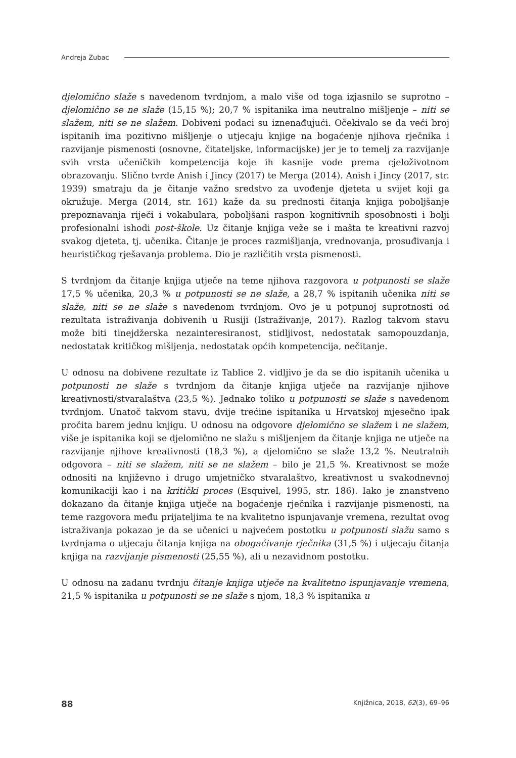Andreja Zubac
djelomično slaže s navedenom tvrdnjom, a malo više od toga izjasnilo se suprotno – djelomično se ne slaže (15,15 %); 20,7 % ispitanika ima neutralno mišljenje – niti se slažem, niti se ne slažem. Dobiveni podaci su iznenađujući. Očekivalo se da veći broj ispitanih ima pozitivno mišljenje o utjecaju knjige na bogaćenje njihova rječnika i razvijanje pismenosti (osnovne, čitateljske, informacijske) jer je to temelj za razvijanje svih vrsta učeničkih kompetencija koje ih kasnije vode prema cjeloživotnom obrazovanju. Slično tvrde Anish i Jincy (2017) te Merga (2014). Anish i Jincy (2017, str. 1939) smatraju da je čitanje važno sredstvo za uvođenje djeteta u svijet koji ga okružuje. Merga (2014, str. 161) kaže da su prednosti čitanja knjiga poboljšanje prepoznavanja riječi i vokabulara, poboljšani raspon kognitivnih sposobnosti i bolji profesionalni ishodi post-škole. Uz čitanje knjiga veže se i mašta te kreativni razvoj svakog djeteta, tj. učenika. Čitanje je proces razmišljanja, vrednovanja, prosuđivanja i heurističkog rješavanja problema. Dio je različitih vrsta pismenosti.
S tvrdnjom da čitanje knjiga utječe na teme njihova razgovora u potpunosti se slaže 17,5 % učenika, 20,3 % u potpunosti se ne slaže, a 28,7 % ispitanih učenika niti se slaže, niti se ne slaže s navedenom tvrdnjom. Ovo je u potpunoj suprotnosti od rezultata istraživanja dobivenih u Rusiji (Istraživanje, 2017). Razlog takvom stavu može biti tinejdžerska nezainteresiranost, stidljivost, nedostatak samopouzdanja, nedostatak kritičkog mišljenja, nedostatak općih kompetencija, nečitanje.
U odnosu na dobivene rezultate iz Tablice 2. vidljivo je da se dio ispitanih učenika u potpunosti ne slaže s tvrdnjom da čitanje knjiga utječe na razvijanje njihove kreativnosti/stvaralaštva (23,5 %). Jednako toliko u potpunosti se slaže s navedenom tvrdnjom. Unatoč takvom stavu, dvije trećine ispitanika u Hrvatskoj mjesečno ipak pročita barem jednu knjigu. U odnosu na odgovore djelomično se slažem i ne slažem, više je ispitanika koji se djelomično ne slažu s mišljenjem da čitanje knjiga ne utječe na razvijanje njihove kreativnosti (18,3 %), a djelomično se slaže 13,2 %. Neutralnih odgovora – niti se slažem, niti se ne slažem – bilo je 21,5 %. Kreativnost se može odnositi na književno i drugo umjetničko stvaralaštvo, kreativnost u svakodnevnoj komunikaciji kao i na kritički proces (Esquivel, 1995, str. 186). Iako je znanstveno dokazano da čitanje knjiga utječe na bogaćenje rječnika i razvijanje pismenosti, na teme razgovora među prijateljima te na kvalitetno ispunjavanje vremena, rezultat ovog istraživanja pokazao je da se učenici u najvećem postotku u potpunosti slažu samo s tvrdnjama o utjecaju čitanja knjiga na obogaćivanje rječnika (31,5 %) i utjecaju čitanja knjiga na razvijanje pismenosti (25,55 %), ali u nezavidnom postotku.
U odnosu na zadanu tvrdnju čitanje knjiga utječe na kvalitetno ispunjavanje vremena, 21,5 % ispitanika u potpunosti se ne slaže s njom, 18,3 % ispitanika u
88 Knjižnica, 2018, 62(3), 69–96